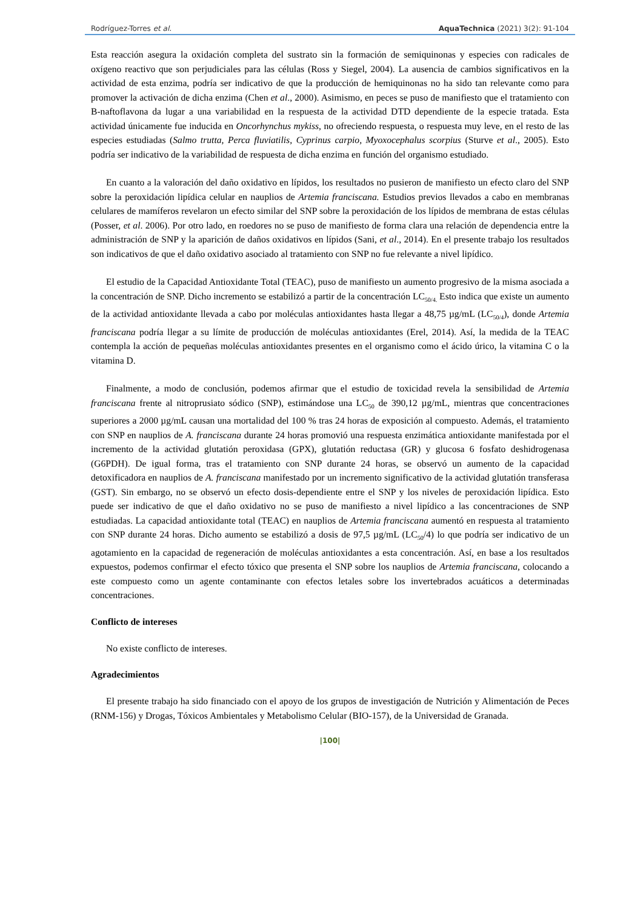Rodríguez-Torres et al. AquaTechnica (2021) 3(2): 91-104
Esta reacción asegura la oxidación completa del sustrato sin la formación de semiquinonas y especies con radicales de oxígeno reactivo que son perjudiciales para las células (Ross y Siegel, 2004). La ausencia de cambios significativos en la actividad de esta enzima, podría ser indicativo de que la producción de hemiquinonas no ha sido tan relevante como para promover la activación de dicha enzima (Chen et al., 2000). Asimismo, en peces se puso de manifiesto que el tratamiento con B-naftoflavona da lugar a una variabilidad en la respuesta de la actividad DTD dependiente de la especie tratada. Esta actividad únicamente fue inducida en Oncorhynchus mykiss, no ofreciendo respuesta, o respuesta muy leve, en el resto de las especies estudiadas (Salmo trutta, Perca fluviatilis, Cyprinus carpio, Myoxocephalus scorpius (Sturve et al., 2005). Esto podría ser indicativo de la variabilidad de respuesta de dicha enzima en función del organismo estudiado.
En cuanto a la valoración del daño oxidativo en lípidos, los resultados no pusieron de manifiesto un efecto claro del SNP sobre la peroxidación lipídica celular en nauplios de Artemia franciscana. Estudios previos llevados a cabo en membranas celulares de mamíferos revelaron un efecto similar del SNP sobre la peroxidación de los lípidos de membrana de estas células (Posser, et al. 2006). Por otro lado, en roedores no se puso de manifiesto de forma clara una relación de dependencia entre la administración de SNP y la aparición de daños oxidativos en lípidos (Sani, et al., 2014). En el presente trabajo los resultados son indicativos de que el daño oxidativo asociado al tratamiento con SNP no fue relevante a nivel lipídico.
El estudio de la Capacidad Antioxidante Total (TEAC), puso de manifiesto un aumento progresivo de la misma asociada a la concentración de SNP. Dicho incremento se estabilizó a partir de la concentración LC<sub>50/4.</sub> Esto indica que existe un aumento de la actividad antioxidante llevada a cabo por moléculas antioxidantes hasta llegar a 48,75 µg/mL (LC<sub>50/4</sub>), donde Artemia franciscana podría llegar a su límite de producción de moléculas antioxidantes (Erel, 2014). Así, la medida de la TEAC contempla la acción de pequeñas moléculas antioxidantes presentes en el organismo como el ácido úrico, la vitamina C o la vitamina D.
Finalmente, a modo de conclusión, podemos afirmar que el estudio de toxicidad revela la sensibilidad de Artemia franciscana frente al nitroprusiato sódico (SNP), estimándose una LC<sub>50</sub> de 390,12 µg/mL, mientras que concentraciones superiores a 2000 µg/mL causan una mortalidad del 100 % tras 24 horas de exposición al compuesto. Además, el tratamiento con SNP en nauplios de A. franciscana durante 24 horas promovió una respuesta enzimática antioxidante manifestada por el incremento de la actividad glutatión peroxidasa (GPX), glutatión reductasa (GR) y glucosa 6 fosfato deshidrogenasa (G6PDH). De igual forma, tras el tratamiento con SNP durante 24 horas, se observó un aumento de la capacidad detoxificadora en nauplios de A. franciscana manifestado por un incremento significativo de la actividad glutatión transferasa (GST). Sin embargo, no se observó un efecto dosis-dependiente entre el SNP y los niveles de peroxidación lipídica. Esto puede ser indicativo de que el daño oxidativo no se puso de manifiesto a nivel lipídico a las concentraciones de SNP estudiadas. La capacidad antioxidante total (TEAC) en nauplios de Artemia franciscana aumentó en respuesta al tratamiento con SNP durante 24 horas. Dicho aumento se estabilizó a dosis de 97,5 µg/mL (LC<sub>50</sub>/4) lo que podría ser indicativo de un agotamiento en la capacidad de regeneración de moléculas antioxidantes a esta concentración. Así, en base a los resultados expuestos, podemos confirmar el efecto tóxico que presenta el SNP sobre los nauplios de Artemia franciscana, colocando a este compuesto como un agente contaminante con efectos letales sobre los invertebrados acuáticos a determinadas concentraciones.
Conflicto de intereses
No existe conflicto de intereses.
Agradecimientos
El presente trabajo ha sido financiado con el apoyo de los grupos de investigación de Nutrición y Alimentación de Peces (RNM-156) y Drogas, Tóxicos Ambientales y Metabolismo Celular (BIO-157), de la Universidad de Granada.
|100|